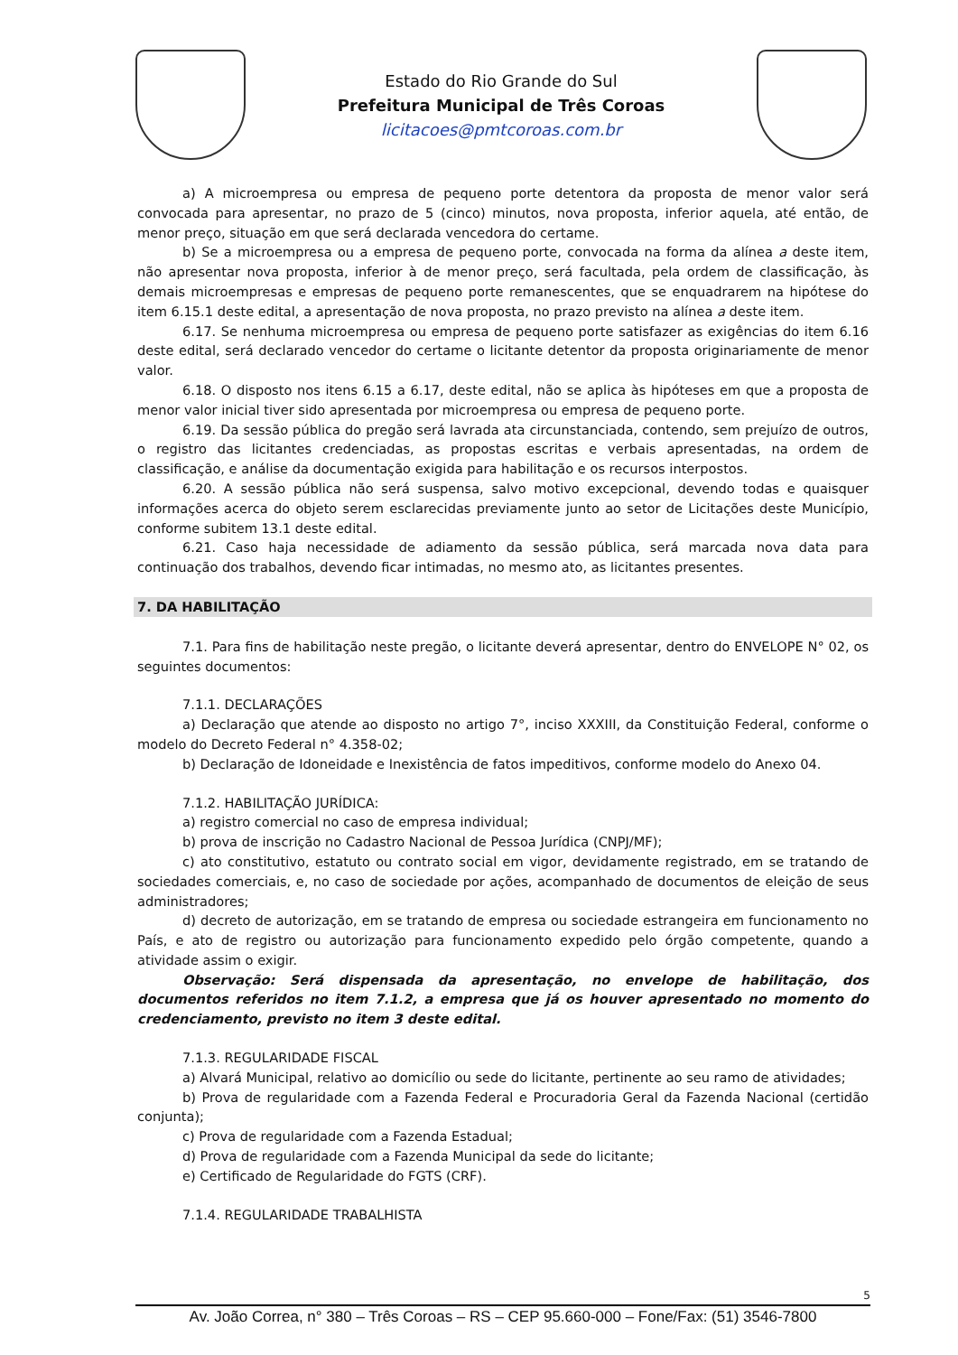Estado do Rio Grande do Sul
Prefeitura Municipal de Três Coroas
licitacoes@pmtcoroas.com.br
a) A microempresa ou empresa de pequeno porte detentora da proposta de menor valor será convocada para apresentar, no prazo de 5 (cinco) minutos, nova proposta, inferior aquela, até então, de menor preço, situação em que será declarada vencedora do certame.
b) Se a microempresa ou a empresa de pequeno porte, convocada na forma da alínea a deste item, não apresentar nova proposta, inferior à de menor preço, será facultada, pela ordem de classificação, às demais microempresas e empresas de pequeno porte remanescentes, que se enquadrarem na hipótese do item 6.15.1 deste edital, a apresentação de nova proposta, no prazo previsto na alínea a deste item.
6.17. Se nenhuma microempresa ou empresa de pequeno porte satisfazer as exigências do item 6.16 deste edital, será declarado vencedor do certame o licitante detentor da proposta originariamente de menor valor.
6.18. O disposto nos itens 6.15 a 6.17, deste edital, não se aplica às hipóteses em que a proposta de menor valor inicial tiver sido apresentada por microempresa ou empresa de pequeno porte.
6.19. Da sessão pública do pregão será lavrada ata circunstanciada, contendo, sem prejuízo de outros, o registro das licitantes credenciadas, as propostas escritas e verbais apresentadas, na ordem de classificação, e análise da documentação exigida para habilitação e os recursos interpostos.
6.20. A sessão pública não será suspensa, salvo motivo excepcional, devendo todas e quaisquer informações acerca do objeto serem esclarecidas previamente junto ao setor de Licitações deste Município, conforme subitem 13.1 deste edital.
6.21. Caso haja necessidade de adiamento da sessão pública, será marcada nova data para continuação dos trabalhos, devendo ficar intimadas, no mesmo ato, as licitantes presentes.
7. DA HABILITAÇÃO
7.1. Para fins de habilitação neste pregão, o licitante deverá apresentar, dentro do ENVELOPE N° 02, os seguintes documentos:
7.1.1. DECLARAÇÕES
a) Declaração que atende ao disposto no artigo 7°, inciso XXXIII, da Constituição Federal, conforme o modelo do Decreto Federal n° 4.358-02;
b) Declaração de Idoneidade e Inexistência de fatos impeditivos, conforme modelo do Anexo 04.
7.1.2. HABILITAÇÃO JURÍDICA:
a) registro comercial no caso de empresa individual;
b) prova de inscrição no Cadastro Nacional de Pessoa Jurídica (CNPJ/MF);
c) ato constitutivo, estatuto ou contrato social em vigor, devidamente registrado, em se tratando de sociedades comerciais, e, no caso de sociedade por ações, acompanhado de documentos de eleição de seus administradores;
d) decreto de autorização, em se tratando de empresa ou sociedade estrangeira em funcionamento no País, e ato de registro ou autorização para funcionamento expedido pelo órgão competente, quando a atividade assim o exigir.
Observação: Será dispensada da apresentação, no envelope de habilitação, dos documentos referidos no item 7.1.2, a empresa que já os houver apresentado no momento do credenciamento, previsto no item 3 deste edital.
7.1.3. REGULARIDADE FISCAL
a) Alvará Municipal, relativo ao domicílio ou sede do licitante, pertinente ao seu ramo de atividades;
b) Prova de regularidade com a Fazenda Federal e Procuradoria Geral da Fazenda Nacional (certidão conjunta);
c) Prova de regularidade com a Fazenda Estadual;
d) Prova de regularidade com a Fazenda Municipal da sede do licitante;
e) Certificado de Regularidade do FGTS (CRF).
7.1.4. REGULARIDADE TRABALHISTA
5
Av. João Correa, n° 380 – Três Coroas – RS – CEP 95.660-000 – Fone/Fax: (51) 3546-7800